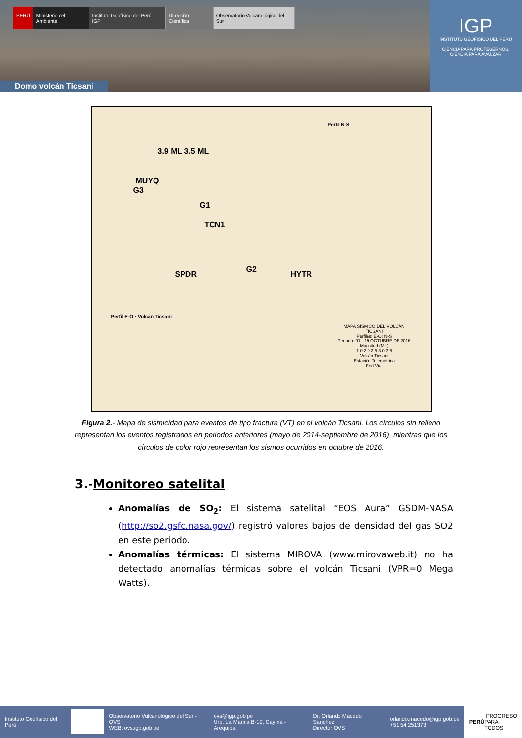PERÚ Ministerio del Ambiente Instituto Geofísico del Perú - IGP
Dirección Científica Observatorio Vulcanológico del Sur
Domo volcán Ticsani
IGP
INSTITUTO GEOFÍSICO DEL PERÚ
CIENCIA PARA PROTEGERNOS,
CIENCIA PARA AVANZAR
3.9 ML 3.5 ML
MUYQ
G3
G1
TCN1
G2
SPDR HYTR
Perfil N-S
Perfil E-O · Volcán Ticsani
MAPA SÍSMICO DEL VOLCÁN TICSANI
Perfiles: E-O; N-S
Periodo: 01 - 19 OCTUBRE DE 2016
Magnitud (ML)
1.0 2.0 2.5 3.0 3.5
Volcán Ticsani
Estación Telemétrica
Red Vial
Figura 2.- Mapa de sismicidad para eventos de tipo fractura (VT) en el volcán Ticsani. Los círculos sin relleno representan los eventos registrados en periodos anteriores (mayo de 2014-septiembre de 2016), mientras que los círculos de color rojo representan los sismos ocurridos en octubre de 2016.
3.-Monitoreo satelital
Anomalías de SO<sub>2</sub>: El sistema satelital “EOS Aura” GSDM-NASA (http://so2.gsfc.nasa.gov/) registró valores bajos de densidad del gas SO2 en este periodo.
Anomalías térmicas: El sistema MIROVA (www.mirovaweb.it) no ha detectado anomalías térmicas sobre el volcán Ticsani (VPR=0 Mega Watts).
Instituto Geofísico del Perú
Observatorio Vulcanológico del Sur - OVS
WEB: ovs.igp.gob.pe
ovs@igp.gob.pe
Urb. La Marina B-19, Cayma - Arequipa
Dr. Orlando Macedo Sánchez
Director OVS
orlando.macedo@igp.gob.pe
+51 54 251373
PERÚ PROGRESO PARA TODOS